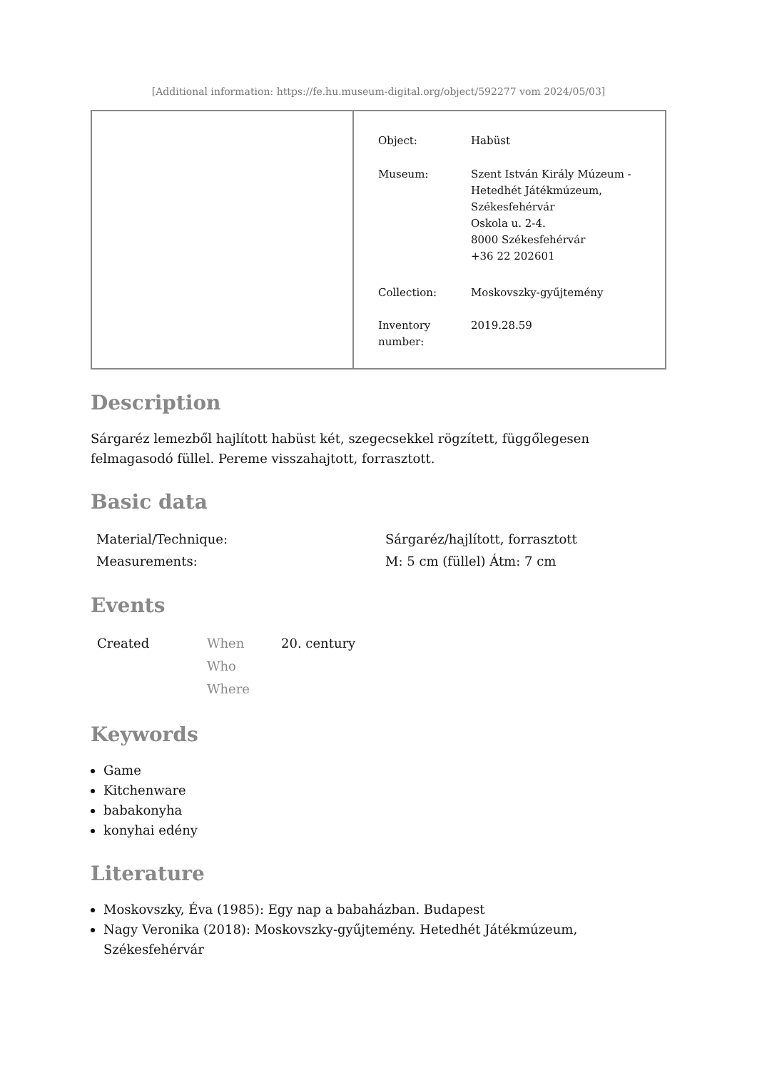[Additional information: https://fe.hu.museum-digital.org/object/592277 vom 2024/05/03]
| Object: | Habüst |
| Museum: | Szent István Király Múzeum - Hetedhét Játékmúzeum, Székesfehérvár Oskola u. 2-4. 8000 Székesfehérvár +36 22 202601 |
| Collection: | Moskovszky-gyűjtemény |
| Inventory number: | 2019.28.59 |
Description
Sárgaréz lemezből hajlított habüst két, szegecsekkel rögzített, függőlegesen felmagasodó füllel. Pereme visszahajtott, forrasztott.
Basic data
| Material/Technique: | Sárgaréz/hajlított, forrasztott |
| Measurements: | M: 5 cm (füllel) Átm: 7 cm |
Events
| Created | When Who Where | 20. century |
Keywords
Game
Kitchenware
babakonyha
konyhai edény
Literature
Moskovszky, Éva (1985): Egy nap a babaházban. Budapest
Nagy Veronika (2018): Moskovszky-gyűjtemény. Hetedhét Játékmúzeum, Székesfehérvár